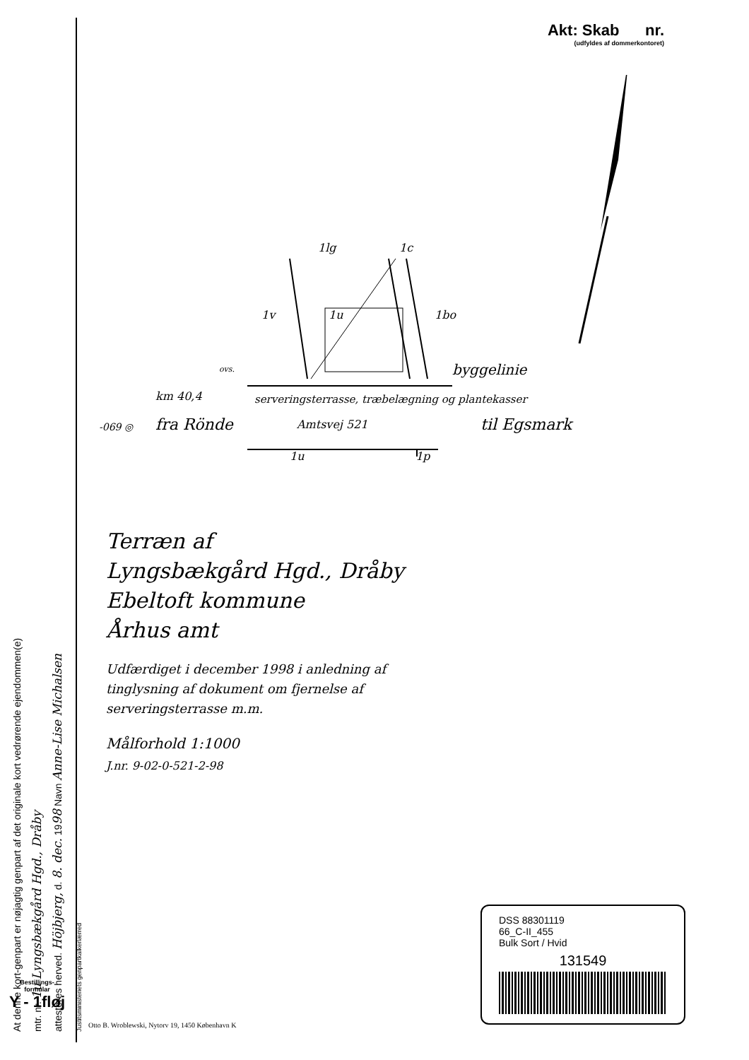At denne kort-genpart er nøjagtig genpart af det originale kort vedrørende ejendommen(e)
mtr. nr. 1u Lyngsbækgård Hgd., Dråby
attesteres herved. Höjbjerg, d. 8. dec. 1998 Navn Anne-Lise Michalsen
Justitsministeriets genpartkalkerlærred
Akt: Skab nr.
(udfyldes af dommerkontoret)
1lg 1c
1v 1u 1bo
ovs. byggelinie
km 40,4
serveringsterrasse, træbelægning og plantekasser
-069 ◎ fra Rönde Amtsvej 521 til Egsmark
1u 1p
Terræn af
Lyngsbækgård Hgd., Dråby
Ebeltoft kommune
Århus amt
Udfærdiget i december 1998 i anledning af
tinglysning af dokument om fjernelse af
serveringsterrasse m.m.
Målforhold 1:1000
J.nr. 9-02-0-521-2-98
DSS 88301119
66_C-II_455
Bulk Sort / Hvid
131549
Bestillings-
formular
Y - 1fløj
Otto B. Wroblewski, Nytorv 19, 1450 København K